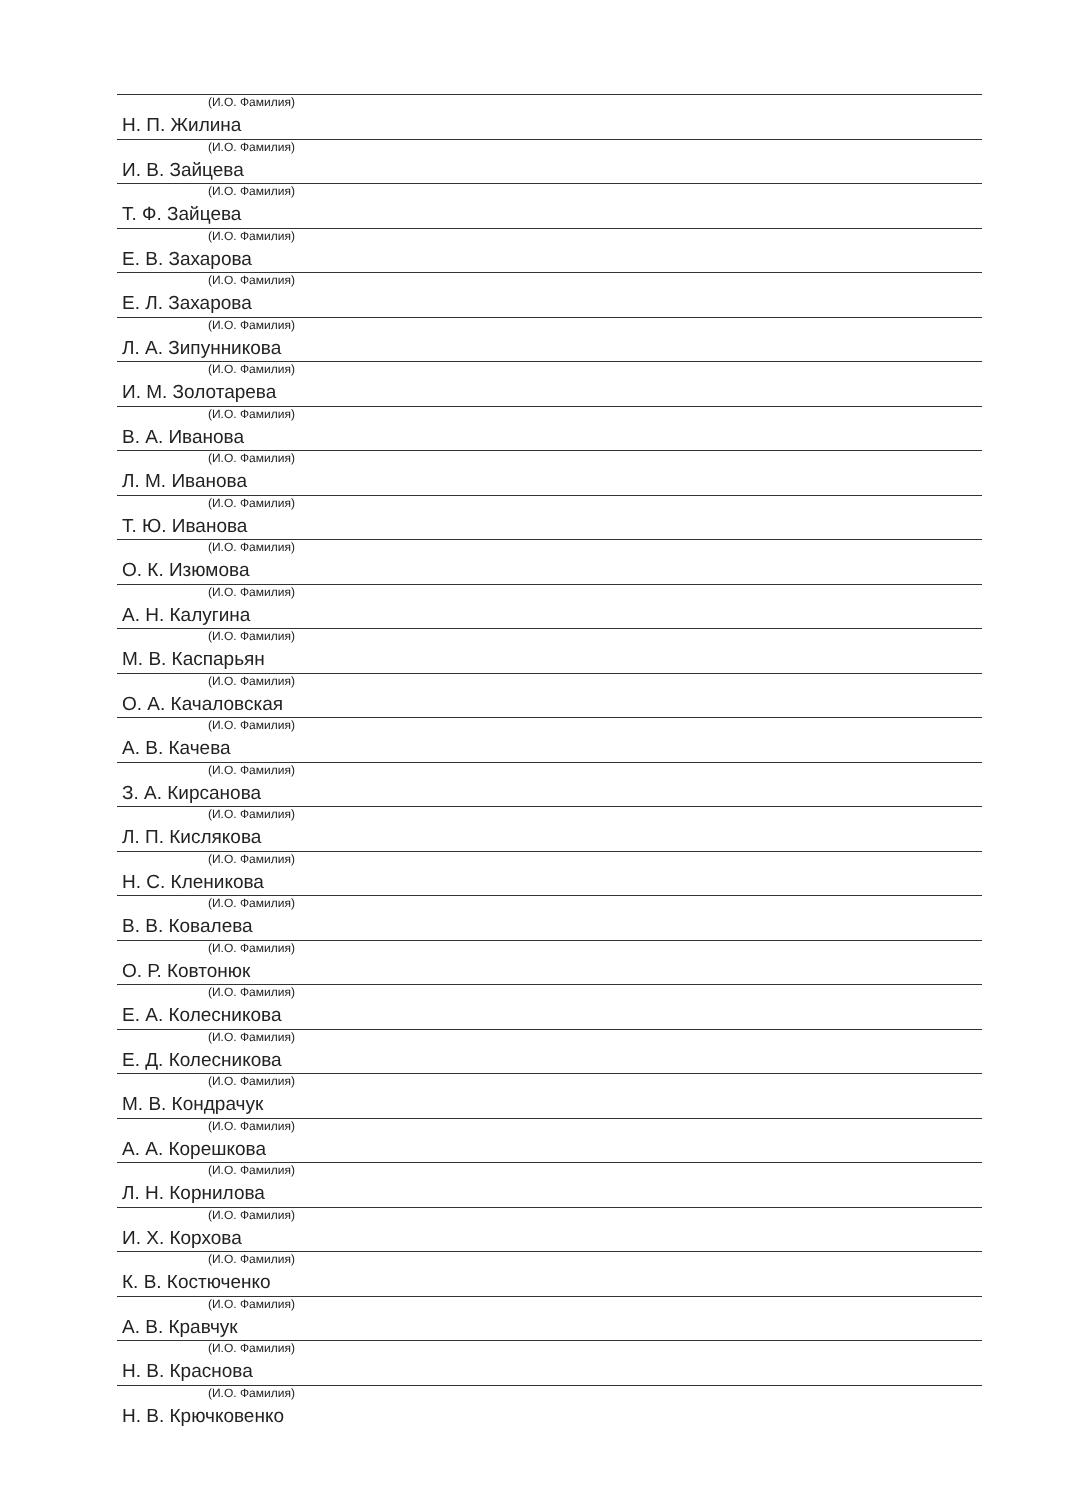(И.О. Фамилия)
Н. П. Жилина
(И.О. Фамилия)
И. В. Зайцева
(И.О. Фамилия)
Т. Ф. Зайцева
(И.О. Фамилия)
Е. В. Захарова
(И.О. Фамилия)
Е. Л. Захарова
(И.О. Фамилия)
Л. А. Зипунникова
(И.О. Фамилия)
И. М. Золотарева
(И.О. Фамилия)
В. А. Иванова
(И.О. Фамилия)
Л. М. Иванова
(И.О. Фамилия)
Т. Ю. Иванова
(И.О. Фамилия)
О. К. Изюмова
(И.О. Фамилия)
А. Н. Калугина
(И.О. Фамилия)
М. В. Каспарьян
(И.О. Фамилия)
О. А. Качаловская
(И.О. Фамилия)
А. В. Качева
(И.О. Фамилия)
З. А. Кирсанова
(И.О. Фамилия)
Л. П. Кислякова
(И.О. Фамилия)
Н. С. Кленикова
(И.О. Фамилия)
В. В. Ковалева
(И.О. Фамилия)
О. Р. Ковтонюк
(И.О. Фамилия)
Е. А. Колесникова
(И.О. Фамилия)
Е. Д. Колесникова
(И.О. Фамилия)
М. В. Кондрачук
(И.О. Фамилия)
А. А. Корешкова
(И.О. Фамилия)
Л. Н. Корнилова
(И.О. Фамилия)
И. Х. Корхова
(И.О. Фамилия)
К. В. Костюченко
(И.О. Фамилия)
А. В. Кравчук
(И.О. Фамилия)
Н. В. Краснова
(И.О. Фамилия)
Н. В. Крючковенко